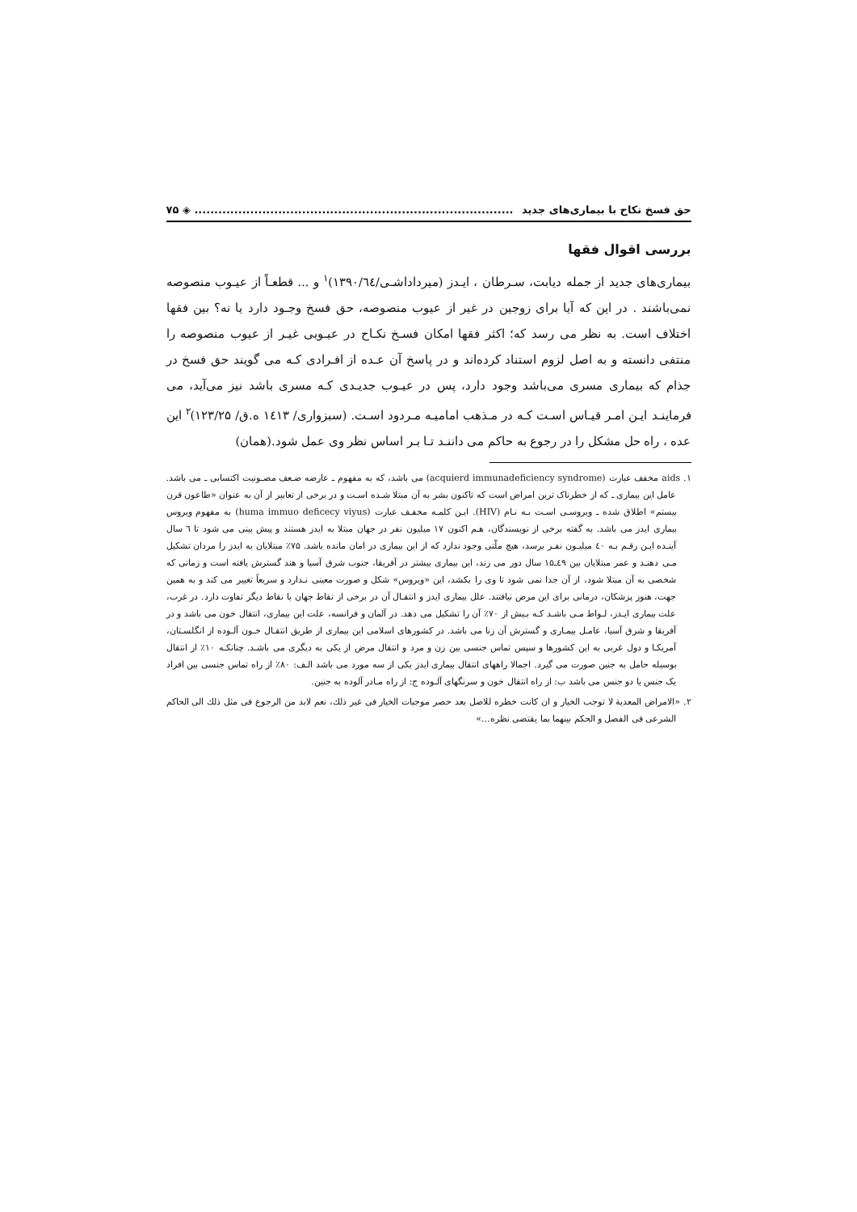حق فسخ نکاح با بیماری‌های جدید................................................................................ ◈ ۷۵
بررسی اقوال فقها
بیماری‌های جدید از جمله دیابت، سـرطان ، ایـدز (میرداداشـی/۱۳۹۰/٦٤)<sup>۱</sup> و ... قطعـاً از عیـوب منصوصه نمی‌باشند . در این که آیا برای زوجین در غیر از عیوب منصوصه، حق فسخ وجـود دارد یا نه؟ بین فقها اختلاف است. به نظر می رسد که؛ اکثر فقها امکان فسـخ نکـاح در عیـوبی غیـر از عیوب منصوصه را منتفی دانسته و به اصل لزوم استناد کرده‌اند و در پاسخ آن عـده از افـرادی کـه می گویند حق فسخ در جذام که بیماری مسری می‌باشد وجود دارد، پس در عیـوب جدیـدی کـه مسری باشد نیز می‌آید، می فرماینـد ایـن امـر قیـاس اسـت کـه در مـذهب امامیـه مـردود اسـت. (سبزواری/ ۱٤۱۳ ه.ق/ ۱۲۳/۲۵)<sup>۲</sup> این عده ، راه حل مشکل را در رجوع به حاکم می داننـد تـا بـر اساس نظر وی عمل شود.(همان)
۱. aids مخفف عبارت (acquierd immunadeficiency syndrome) می باشد، که به مفهوم ـ عارضه ضـعف مصـونیت اکتسابی ـ می باشد. عامل این بیماری ـ که از خطرناک ترین امراض است که تاکنون بشر به آن مبتلا شـده اسـت و در برخی از تعابیر از آن به عنوان «طاعون قرن بیستم» اطلاق شده ـ ویروسـی اسـت بـه نـام (HIV). ایـن کلمـه مخفـف عبارت (huma immuo deficecy viyus) به مفهوم ویروس بیماری ایدز می باشد. به گفته برخی از نویسندگان، هـم اکنون ۱۷ میلیون نفر در جهان مبتلا به ایدز هستند و پیش بینی می شود تا ٦ سال آینـده ایـن رقـم بـه ٤۰ میلیـون نفـر برسد، هیچ ملّتی وجود ندارد که از این بیماری در امان مانده باشد. ۷۵٪ مبتلایان به ایدز را مردان تشکیل مـی دهنـد و عمر مبتلایان بین ٤۹ـ۱۵ سال دور می زند، این بیماری بیشتر در آفریقا، جنوب شرق آسیا و هند گسترش یافته است و زمانی که شخصی به آن مبتلا شود، از آن جدا نمی شود تا وی را بکشد، این «ویروس» شکل و صورت معینی نـدارد و سریعاً تغییر می کند و به همین جهت، هنوز پزشکان، درمانی برای این مرض نیافتند. علل بیماری ایدز و انتقـال آن در برخی از نقاط جهان با نقاط دیگر تفاوت دارد. در غرب، علت بیماری ایـدز، لـواط مـی باشـد کـه بـیش از ۷۰٪ آن را تشکیل می دهد. در آلمان و فرانسه، علت این بیماری، انتقال خون می باشد و در آفریقا و شرق آسیا، عامـل بیمـاری و گسترش آن زنا می باشد. در کشورهای اسلامی این بیماری از طریق انتقـال خـون آلـوده از انگلسـتان، آمریکـا و دول غربی به این کشورها و سپس تماس جنسی بین زن و مرد و انتقال مرض از یکی به دیگری می باشـد. چنانکـه ۱۰٪ از انتقال بوسیله حامل به جنین صورت می گیرد. اجمالا راههای انتقال بیماری ایدز یکی از سه مورد می باشد الـف: ۸۰٪ از راه تماس جنسی بین افراد یک جنس یا دو جنس می باشد ب: از راه انتقال خون و سرنگهای آلـوده ج: از راه مـادر آلوده به جنین.
۲. «الامراض المعدیة لا توجب الخیار و ان کانت خطره للاصل بعد حصر موجبات الخیار فی غیر ذلك، نعم لابد من الرجوع فی مثل ذلك الی الحاکم الشرعی فی الفصل و الحکم بینهما بما یقتضی نظره...»